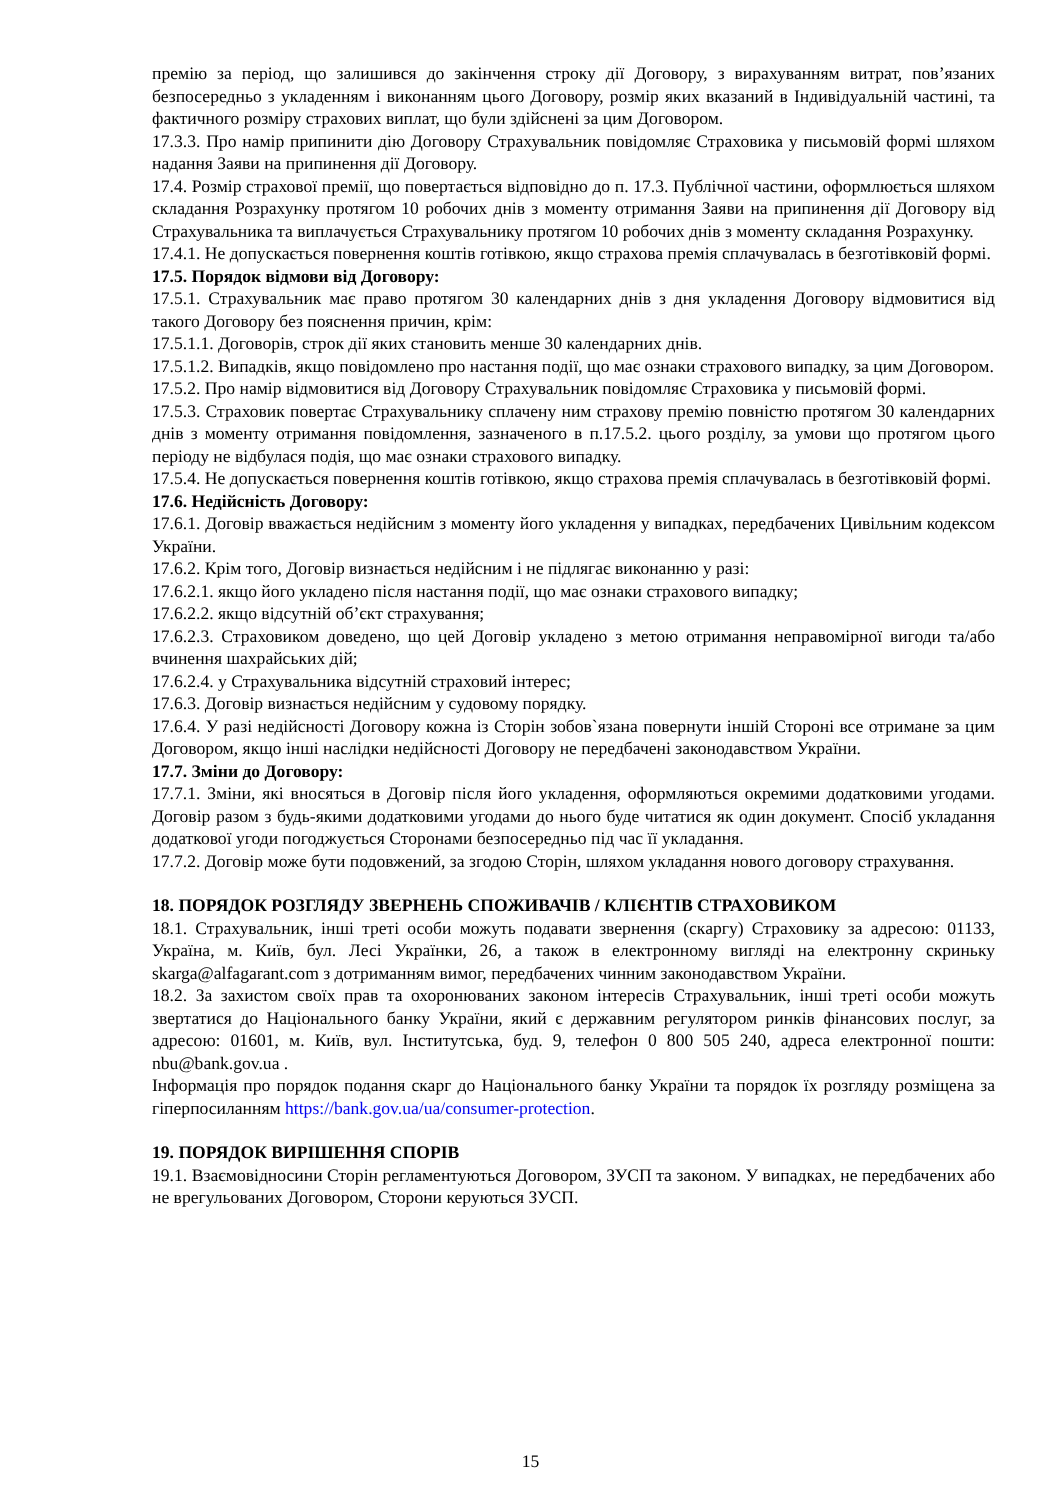премію за період, що залишився до закінчення строку дії Договору, з вирахуванням витрат, пов’язаних безпосередньо з укладенням і виконанням цього Договору, розмір яких вказаний в Індивідуальній частині, та фактичного розміру страхових виплат, що були здійснені за цим Договором.
17.3.3. Про намір припинити дію Договору Страхувальник повідомляє Страховика у письмовій формі шляхом надання Заяви на припинення дії Договору.
17.4. Розмір страхової премії, що повертається відповідно до п. 17.3. Публічної частини, оформлюється шляхом складання Розрахунку протягом 10 робочих днів з моменту отримання Заяви на припинення дії Договору від Страхувальника та виплачується Страхувальнику протягом 10 робочих днів з моменту складання Розрахунку.
17.4.1. Не допускається повернення коштів готівкою, якщо страхова премія сплачувалась в безготівковій формі.
17.5. Порядок відмови від Договору:
17.5.1. Страхувальник має право протягом 30 календарних днів з дня укладення Договору відмовитися від такого Договору без пояснення причин, крім:
17.5.1.1. Договорів, строк дії яких становить менше 30 календарних днів.
17.5.1.2. Випадків, якщо повідомлено про настання події, що має ознаки страхового випадку, за цим Договором.
17.5.2. Про намір відмовитися від Договору Страхувальник повідомляє Страховика у письмовій формі.
17.5.3. Страховик повертає Страхувальнику сплачену ним страхову премію повністю протягом 30 календарних днів з моменту отримання повідомлення, зазначеного в п.17.5.2. цього розділу, за умови що протягом цього періоду не відбулася подія, що має ознаки страхового випадку.
17.5.4. Не допускається повернення коштів готівкою, якщо страхова премія сплачувалась в безготівковій формі.
17.6. Недійсність Договору:
17.6.1. Договір вважається недійсним з моменту його укладення у випадках, передбачених Цивільним кодексом України.
17.6.2. Крім того, Договір визнається недійсним і не підлягає виконанню у разі:
17.6.2.1. якщо його укладено після настання події, що має ознаки страхового випадку;
17.6.2.2. якщо відсутній об’єкт страхування;
17.6.2.3. Страховиком доведено, що цей Договір укладено з метою отримання неправомірної вигоди та/або вчинення шахрайських дій;
17.6.2.4. у Страхувальника відсутній страховий інтерес;
17.6.3. Договір визнається недійсним у судовому порядку.
17.6.4. У разі недійсності Договору кожна із Сторін зобов`язана повернути іншій Стороні все отримане за цим Договором, якщо інші наслідки недійсності Договору не передбачені законодавством України.
17.7. Зміни до Договору:
17.7.1. Зміни, які вносяться в Договір після його укладення, оформляються окремими додатковими угодами. Договір разом з будь-якими додатковими угодами до нього буде читатися як один документ. Спосіб укладання додаткової угоди погоджується Сторонами безпосередньо під час її укладання.
17.7.2. Договір може бути подовжений, за згодою Сторін, шляхом укладання нового договору страхування.
18. ПОРЯДОК РОЗГЛЯДУ ЗВЕРНЕНЬ СПОЖИВАЧІВ / КЛІЄНТІВ СТРАХОВИКОМ
18.1. Страхувальник, інші треті особи можуть подавати звернення (скаргу) Страховику за адресою: 01133, Україна, м. Київ, бул. Лесі Українки, 26, а також в електронному вигляді на електронну скриньку skarga@alfagarant.com з дотриманням вимог, передбачених чинним законодавством України.
18.2. За захистом своїх прав та охоронюваних законом інтересів Страхувальник, інші треті особи можуть звертатися до Національного банку України, який є державним регулятором ринків фінансових послуг, за адресою: 01601, м. Київ, вул. Інститутська, буд. 9, телефон 0 800 505 240, адреса електронної пошти: nbu@bank.gov.ua .
Інформація про порядок подання скарг до Національного банку України та порядок їх розгляду розміщена за гіперпосиланням https://bank.gov.ua/ua/consumer-protection.
19. ПОРЯДОК ВИРІШЕННЯ СПОРІВ
19.1. Взаємовідносини Сторін регламентуються Договором, ЗУСП та законом. У випадках, не передбачених або не врегульованих Договором, Сторони керуються ЗУСП.
15